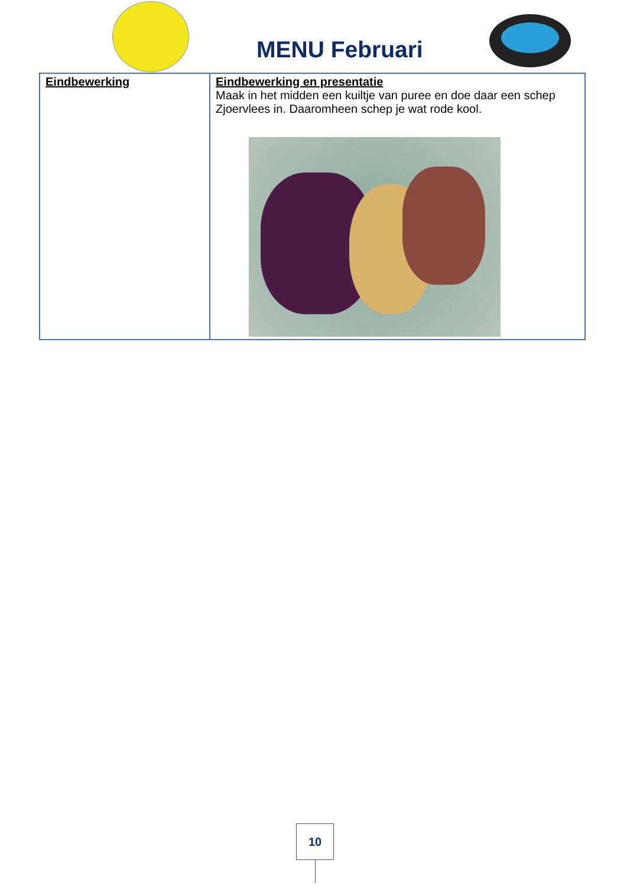MENU Februari
| Eindbewerking | Eindbewerking en presentatie Maak in het midden een kuiltje van puree en doe daar een schep Zjoervlees in. Daaromheen schep je wat rode kool. |
10